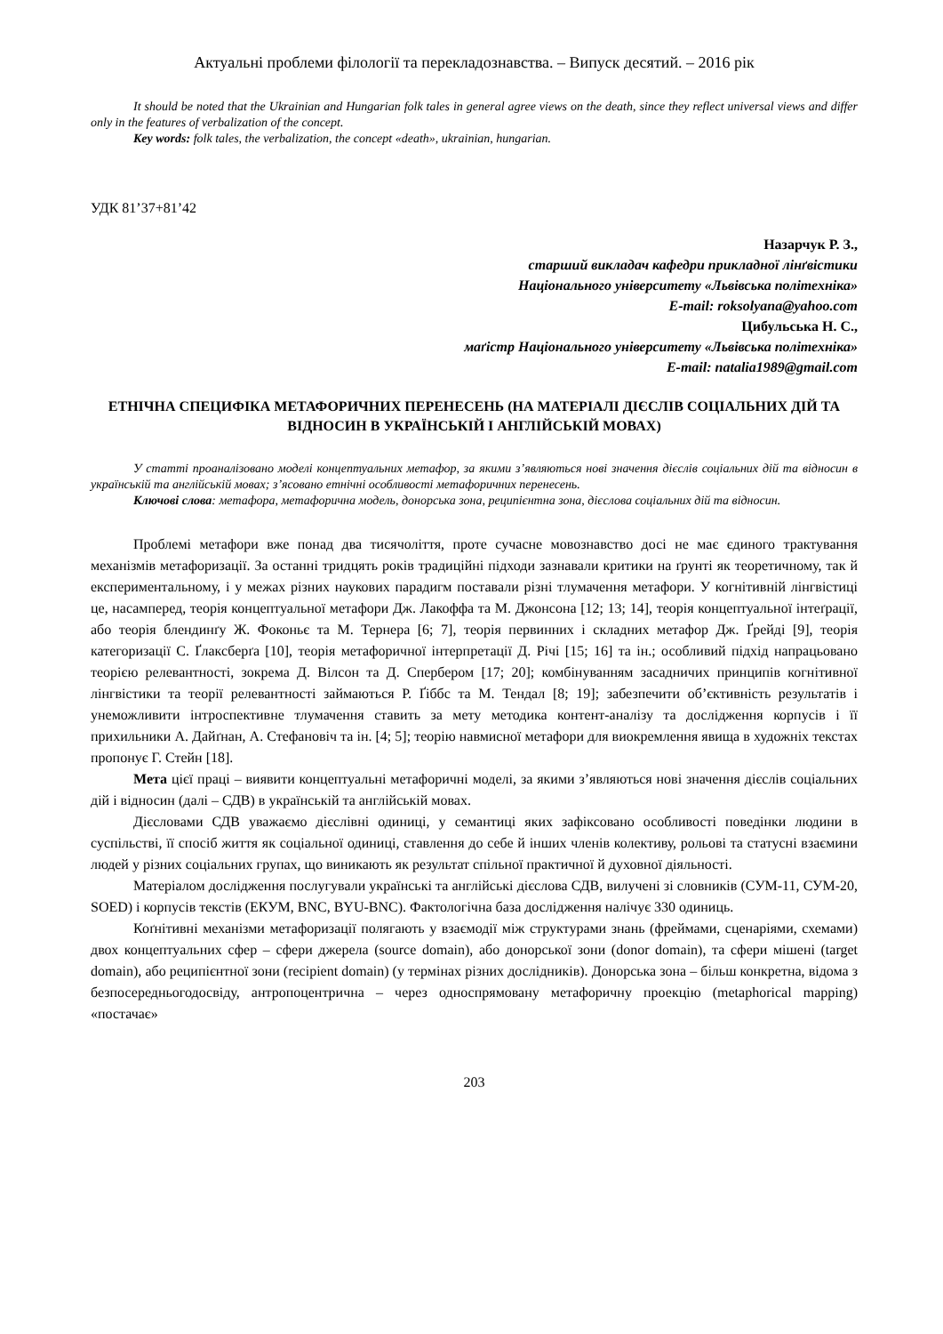Актуальні проблеми філології та перекладознавства. – Випуск десятий. – 2016 рік
It should be noted that the Ukrainian and Hungarian folk tales in general agree views on the death, since they reflect universal views and differ only in the features of verbalization of the concept.
Key words: folk tales, the verbalization, the concept «death», ukrainian, hungarian.
УДК 81’37+81’42
Назарчук Р. З.,
старший викладач кафедри прикладної лінґвістики
Національного університету «Львівська політехніка»
E-mail: roksolyana@yahoo.com
Цибульська Н. С.,
маґістр Національного університету «Львівська політехніка»
E-mail: natalia1989@gmail.com
ЕТНІЧНА СПЕЦИФІКА МЕТАФОРИЧНИХ ПЕРЕНЕСЕНЬ (НА МАТЕРІАЛІ ДІЄСЛІВ СОЦІАЛЬНИХ ДІЙ ТА ВІДНОСИН В УКРАЇНСЬКІЙ І АНГЛІЙСЬКІЙ МОВАХ)
У статті проаналізовано моделі концептуальних метафор, за якими з’являються нові значення дієслів соціальних дій та відносин в українській та англійській мовах; з’ясовано етнічні особливості метафоричних перенесень.
Ключові слова: метафора, метафорична модель, донорська зона, реципієнтна зона, дієслова соціальних дій та відносин.
Проблемі метафори вже понад два тисячоліття, проте сучасне мовознавство досі не має єдиного трактування механізмів метафоризації. За останні тридцять років традиційні підходи зазнавали критики на ґрунті як теоретичному, так й експериментальному, і у межах різних наукових парадигм поставали різні тлумачення метафори. У когнітивній лінгвістиці це, насамперед, теорія концептуальної метафори Дж. Лакоффа та М. Джонсона [12; 13; 14], теорія концептуальної інтеґрації, або теорія блендинґу Ж. Фоконьє та М. Тернера [6; 7], теорія первинних і складних метафор Дж. Ґрейді [9], теорія категоризації С. Ґлаксберґа [10], теорія метафоричної інтерпретації Д. Річі [15; 16] та ін.; особливий підхід напрацьовано теорією релевантності, зокрема Д. Вілсон та Д. Спербером [17; 20]; комбінуванням засадничих принципів когнітивної лінгвістики та теорії релевантності займаються Р. Ґіббс та М. Тендал [8; 19]; забезпечити об’єктивність результатів і унеможливити інтроспективне тлумачення ставить за мету методика контент-аналізу та дослідження корпусів і її прихильники А. Дайґнан, А. Стефановіч та ін. [4; 5]; теорію навмисної метафори для виокремлення явища в художніх текстах пропонує Г. Стейн [18].
Мета цієї праці – виявити концептуальні метафоричні моделі, за якими з’являються нові значення дієслів соціальних дій і відносин (далі – СДВ) в українській та англійській мовах.
Дієсловами СДВ уважаємо дієслівні одиниці, у семантиці яких зафіксовано особливості поведінки людини в суспільстві, її спосіб життя як соціальної одиниці, ставлення до себе й інших членів колективу, рольові та статусні взаємини людей у різних соціальних групах, що виникають як результат спільної практичної й духовної діяльності.
Матеріалом дослідження послугували українські та англійські дієслова СДВ, вилучені зі словників (СУМ-11, СУМ-20, SOED) і корпусів текстів (ЕКУМ, BNC, BYU-BNC). Фактологічна база дослідження налічує 330 одиниць.
Коґнітивні механізми метафоризації полягають у взаємодії між структурами знань (фреймами, сценаріями, схемами) двох концептуальних сфер – сфери джерела (source domain), або донорської зони (donor domain), та сфери мішені (target domain), або реципієнтної зони (recipient domain) (у термінах різних дослідників). Донорська зона – більш конкретна, відома з безпосередньогодосвіду, антропоцентрична – через односпрямовану метафоричну проекцію (metaphorical mapping) «постачає»
203